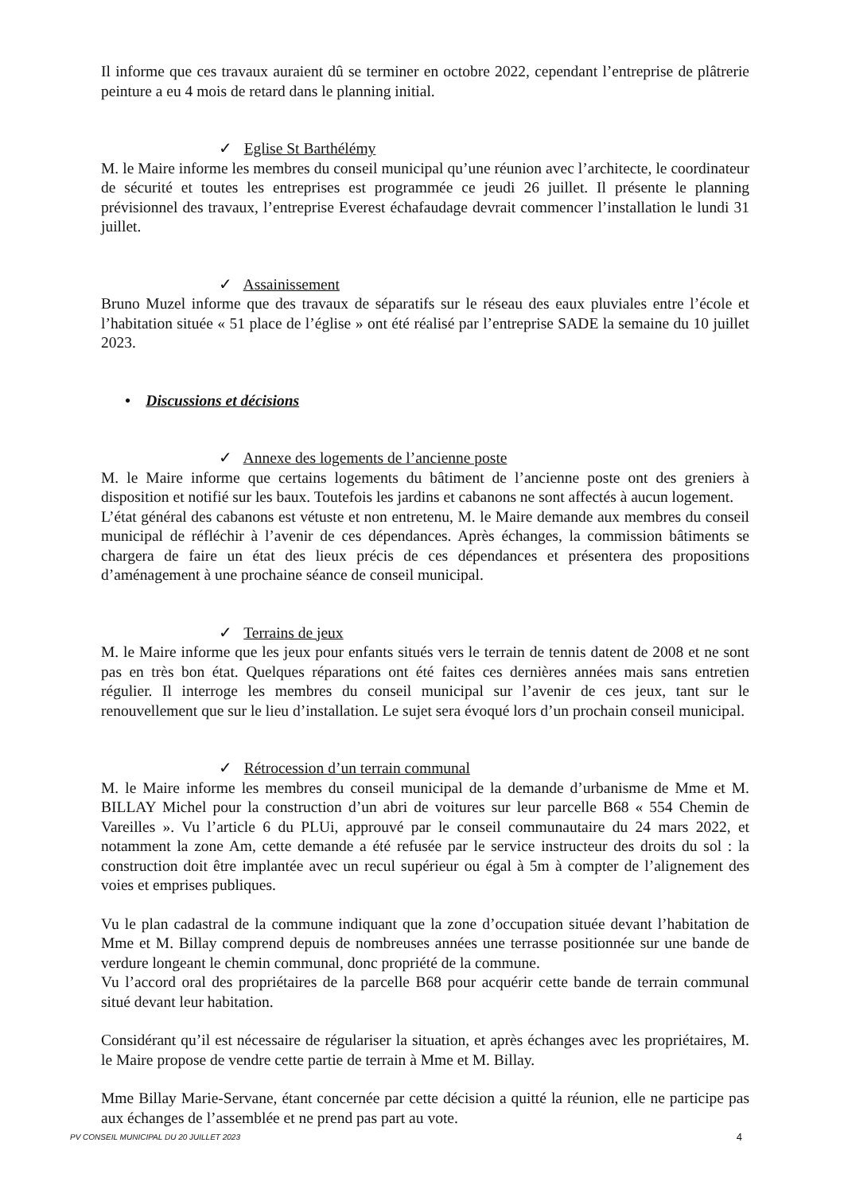Il informe que ces travaux auraient dû se terminer en octobre 2022, cependant l’entreprise de plâtrerie peinture a eu 4 mois de retard dans le planning initial.
✓ Eglise St Barthélémy
M. le Maire informe les membres du conseil municipal qu’une réunion avec l’architecte, le coordinateur de sécurité et toutes les entreprises est programmée ce jeudi 26 juillet. Il présente le planning prévisionnel des travaux, l’entreprise Everest échafaudage devrait commencer l’installation le lundi 31 juillet.
✓ Assainissement
Bruno Muzel informe que des travaux de séparatifs sur le réseau des eaux pluviales entre l’école et l’habitation située « 51 place de l’église » ont été réalisé par l’entreprise SADE la semaine du 10 juillet 2023.
• Discussions et décisions
✓ Annexe des logements de l’ancienne poste
M. le Maire informe que certains logements du bâtiment de l’ancienne poste ont des greniers à disposition et notifié sur les baux. Toutefois les jardins et cabanons ne sont affectés à aucun logement.
L’état général des cabanons est vétuste et non entretenu, M. le Maire demande aux membres du conseil municipal de réfléchir à l’avenir de ces dépendances. Après échanges, la commission bâtiments se chargera de faire un état des lieux précis de ces dépendances et présentera des propositions d’aménagement à une prochaine séance de conseil municipal.
✓ Terrains de jeux
M. le Maire informe que les jeux pour enfants situés vers le terrain de tennis datent de 2008 et ne sont pas en très bon état. Quelques réparations ont été faites ces dernières années mais sans entretien régulier. Il interroge les membres du conseil municipal sur l’avenir de ces jeux, tant sur le renouvellement que sur le lieu d’installation. Le sujet sera évoqué lors d’un prochain conseil municipal.
✓ Rétrocession d’un terrain communal
M. le Maire informe les membres du conseil municipal de la demande d’urbanisme de Mme et M. BILLAY Michel pour la construction d’un abri de voitures sur leur parcelle B68 « 554 Chemin de Vareilles ». Vu l’article 6 du PLUi, approuvé par le conseil communautaire du 24 mars 2022, et notamment la zone Am, cette demande a été refusée par le service instructeur des droits du sol : la construction doit être implantée avec un recul supérieur ou égal à 5m à compter de l’alignement des voies et emprises publiques.
Vu le plan cadastral de la commune indiquant que la zone d’occupation située devant l’habitation de Mme et M. Billay comprend depuis de nombreuses années une terrasse positionnée sur une bande de verdure longeant le chemin communal, donc propriété de la commune.
Vu l’accord oral des propriétaires de la parcelle B68 pour acquérir cette bande de terrain communal situé devant leur habitation.
Considérant qu’il est nécessaire de régulariser la situation, et après échanges avec les propriétaires, M. le Maire propose de vendre cette partie de terrain à Mme et M. Billay.
Mme Billay Marie-Servane, étant concernée par cette décision a quitté la réunion, elle ne participe pas aux échanges de l’assemblée et ne prend pas part au vote.
PV CONSEIL MUNICIPAL DU 20 JUILLET 2023 4